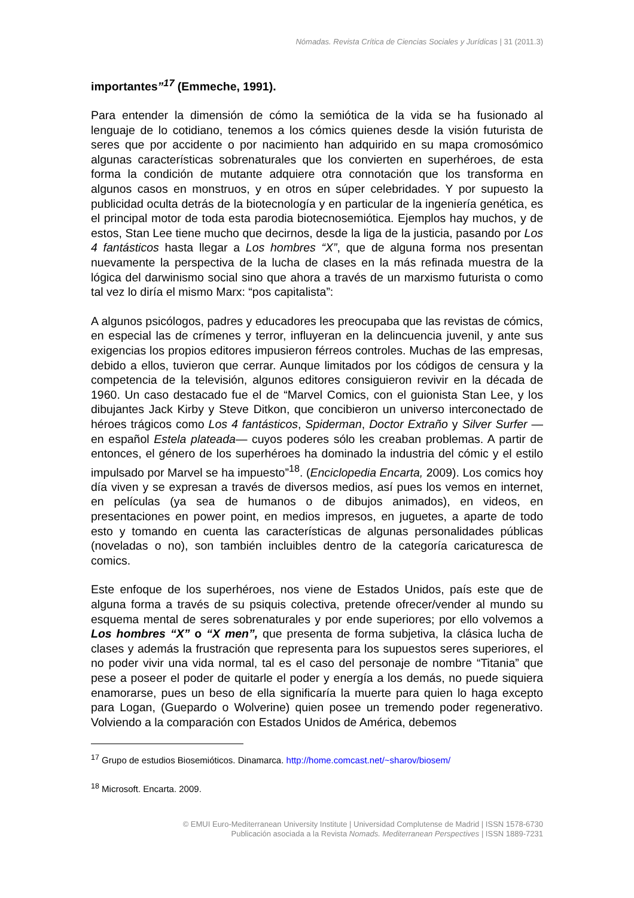Nómadas. Revista Crítica de Ciencias Sociales y Jurídicas | 31 (2011.3)
importantes”<sup>17</sup> (Emmeche, 1991).
Para entender la dimensión de cómo la semiótica de la vida se ha fusionado al lenguaje de lo cotidiano, tenemos a los cómics quienes desde la visión futurista de seres que por accidente o por nacimiento han adquirido en su mapa cromosómico algunas características sobrenaturales que los convierten en superhéroes, de esta forma la condición de mutante adquiere otra connotación que los transforma en algunos casos en monstruos, y en otros en súper celebridades. Y por supuesto la publicidad oculta detrás de la biotecnología y en particular de la ingeniería genética, es el principal motor de toda esta parodia biotecnosemiótica. Ejemplos hay muchos, y de estos, Stan Lee tiene mucho que decirnos, desde la liga de la justicia, pasando por Los 4 fantásticos hasta llegar a Los hombres “X”, que de alguna forma nos presentan nuevamente la perspectiva de la lucha de clases en la más refinada muestra de la lógica del darwinismo social sino que ahora a través de un marxismo futurista o como tal vez lo diría el mismo Marx: “pos capitalista”:
A algunos psicólogos, padres y educadores les preocupaba que las revistas de cómics, en especial las de crímenes y terror, influyeran en la delincuencia juvenil, y ante sus exigencias los propios editores impusieron férreos controles. Muchas de las empresas, debido a ellos, tuvieron que cerrar. Aunque limitados por los códigos de censura y la competencia de la televisión, algunos editores consiguieron revivir en la década de 1960. Un caso destacado fue el de “Marvel Comics, con el guionista Stan Lee, y los dibujantes Jack Kirby y Steve Ditkon, que concibieron un universo interconectado de héroes trágicos como Los 4 fantásticos, Spiderman, Doctor Extraño y Silver Surfer —en español Estela plateada— cuyos poderes sólo les creaban problemas. A partir de entonces, el género de los superhéroes ha dominado la industria del cómic y el estilo impulsado por Marvel se ha impuesto”<sup>18</sup>. (Enciclopedia Encarta, 2009). Los comics hoy día viven y se expresan a través de diversos medios, así pues los vemos en internet, en películas (ya sea de humanos o de dibujos animados), en videos, en presentaciones en power point, en medios impresos, en juguetes, a aparte de todo esto y tomando en cuenta las características de algunas personalidades públicas (noveladas o no), son también incluibles dentro de la categoría caricaturesca de comics.
Este enfoque de los superhéroes, nos viene de Estados Unidos, país este que de alguna forma a través de su psiquis colectiva, pretende ofrecer/vender al mundo su esquema mental de seres sobrenaturales y por ende superiores; por ello volvemos a Los hombres “X” o “X men”, que presenta de forma subjetiva, la clásica lucha de clases y además la frustración que representa para los supuestos seres superiores, el no poder vivir una vida normal, tal es el caso del personaje de nombre “Titania” que pese a poseer el poder de quitarle el poder y energía a los demás, no puede siquiera enamorarse, pues un beso de ella significaría la muerte para quien lo haga excepto para Logan, (Guepardo o Wolverine) quien posee un tremendo poder regenerativo. Volviendo a la comparación con Estados Unidos de América, debemos
<sup>17</sup> Grupo de estudios Biosemióticos. Dinamarca. http://home.comcast.net/~sharov/biosem/
<sup>18</sup> Microsoft. Encarta. 2009.
© EMUI Euro-Mediterranean University Institute | Universidad Complutense de Madrid | ISSN 1578-6730
Publicación asociada a la Revista Nomads. Mediterranean Perspectives | ISSN 1889-7231